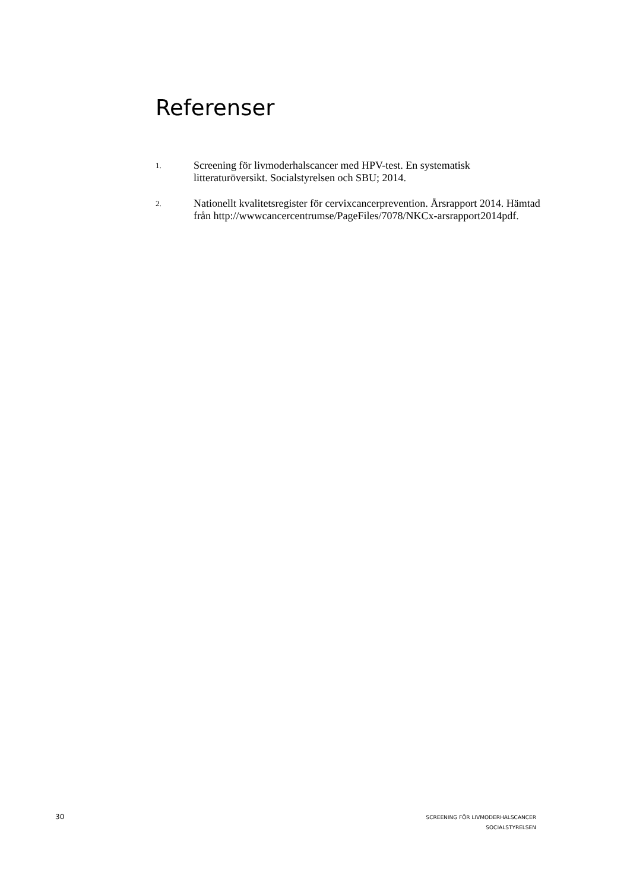Referenser
1. Screening för livmoderhalscancer med HPV-test. En systematisk litteraturöversikt. Socialstyrelsen och SBU; 2014.
2. Nationellt kvalitetsregister för cervixcancerprevention. Årsrapport 2014. Hämtad från http://wwwcancercentrumse/PageFiles/7078/NKCx-arsrapport2014pdf.
30
SCREENING FÖR LIVMODERHALSCANCER
SOCIALSTYRELSEN